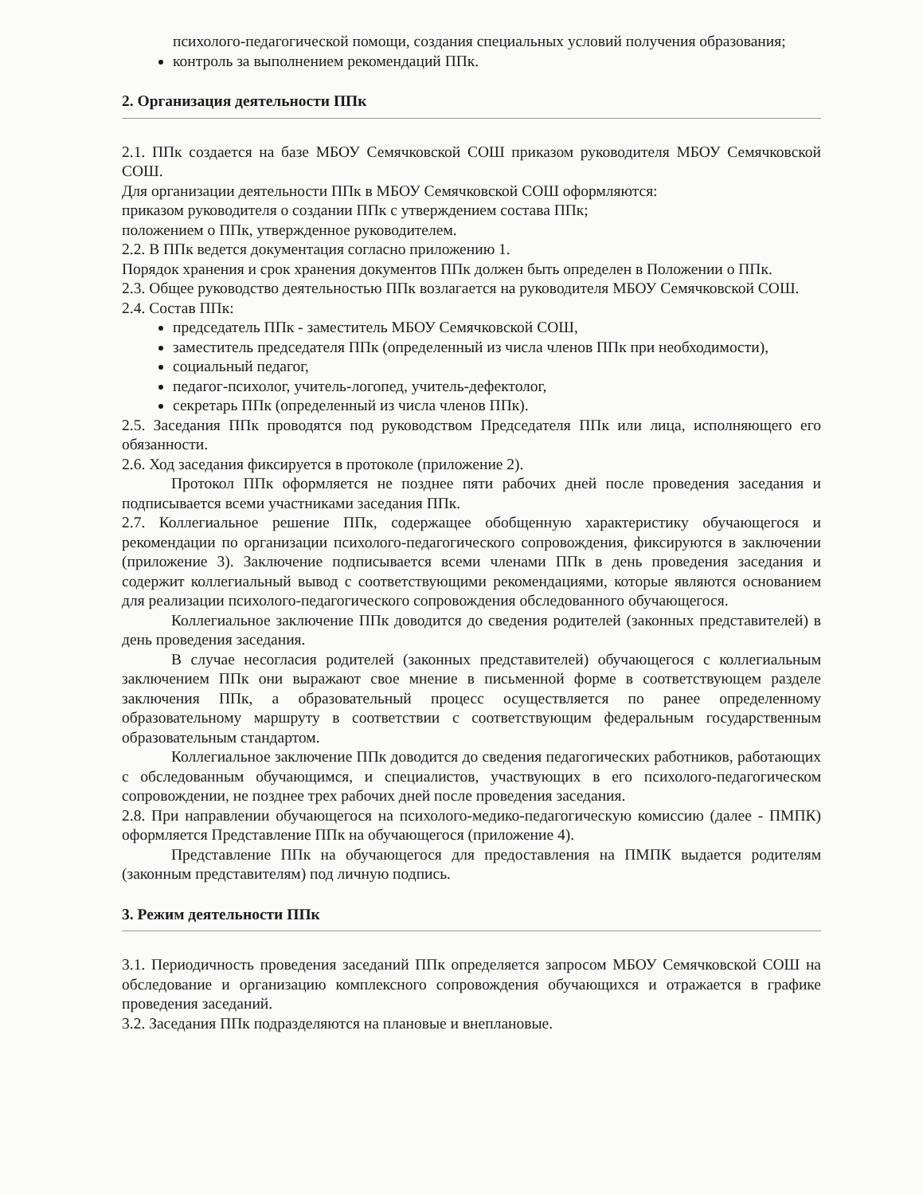психолого-педагогической помощи, создания специальных условий получения образования;
контроль за выполнением рекомендаций ППк.
2. Организация деятельности ППк
2.1. ППк создается на базе МБОУ Семячковской СОШ приказом руководителя МБОУ Семячковской СОШ.
Для организации деятельности ППк в МБОУ Семячковской СОШ оформляются:
приказом руководителя о создании ППк с утверждением состава ППк;
положением о ППк, утвержденное руководителем.
2.2. В ППк ведется документация согласно приложению 1.
Порядок хранения и срок хранения документов ППк должен быть определен в Положении о ППк.
2.3. Общее руководство деятельностью ППк возлагается на руководителя МБОУ Семячковской СОШ.
2.4. Состав ППк:
председатель ППк - заместитель МБОУ Семячковской СОШ,
заместитель председателя ППк (определенный из числа членов ППк при необходимости),
социальный педагог,
педагог-психолог, учитель-логопед, учитель-дефектолог,
секретарь ППк (определенный из числа членов ППк).
2.5. Заседания ППк проводятся под руководством Председателя ППк или лица, исполняющего его обязанности.
2.6. Ход заседания фиксируется в протоколе (приложение 2).
Протокол ППк оформляется не позднее пяти рабочих дней после проведения заседания и подписывается всеми участниками заседания ППк.
2.7. Коллегиальное решение ППк, содержащее обобщенную характеристику обучающегося и рекомендации по организации психолого-педагогического сопровождения, фиксируются в заключении (приложение 3). Заключение подписывается всеми членами ППк в день проведения заседания и содержит коллегиальный вывод с соответствующими рекомендациями, которые являются основанием для реализации психолого-педагогического сопровождения обследованного обучающегося.
Коллегиальное заключение ППк доводится до сведения родителей (законных представителей) в день проведения заседания.
В случае несогласия родителей (законных представителей) обучающегося с коллегиальным заключением ППк они выражают свое мнение в письменной форме в соответствующем разделе заключения ППк, а образовательный процесс осуществляется по ранее определенному образовательному маршруту в соответствии с соответствующим федеральным государственным образовательным стандартом.
Коллегиальное заключение ППк доводится до сведения педагогических работников, работающих с обследованным обучающимся, и специалистов, участвующих в его психолого-педагогическом сопровождении, не позднее трех рабочих дней после проведения заседания.
2.8. При направлении обучающегося на психолого-медико-педагогическую комиссию (далее - ПМПК) оформляется Представление ППк на обучающегося (приложение 4).
Представление ППк на обучающегося для предоставления на ПМПК выдается родителям (законным представителям) под личную подпись.
3. Режим деятельности ППк
3.1. Периодичность проведения заседаний ППк определяется запросом МБОУ Семячковской СОШ на обследование и организацию комплексного сопровождения обучающихся и отражается в графике проведения заседаний.
3.2. Заседания ППк подразделяются на плановые и внеплановые.